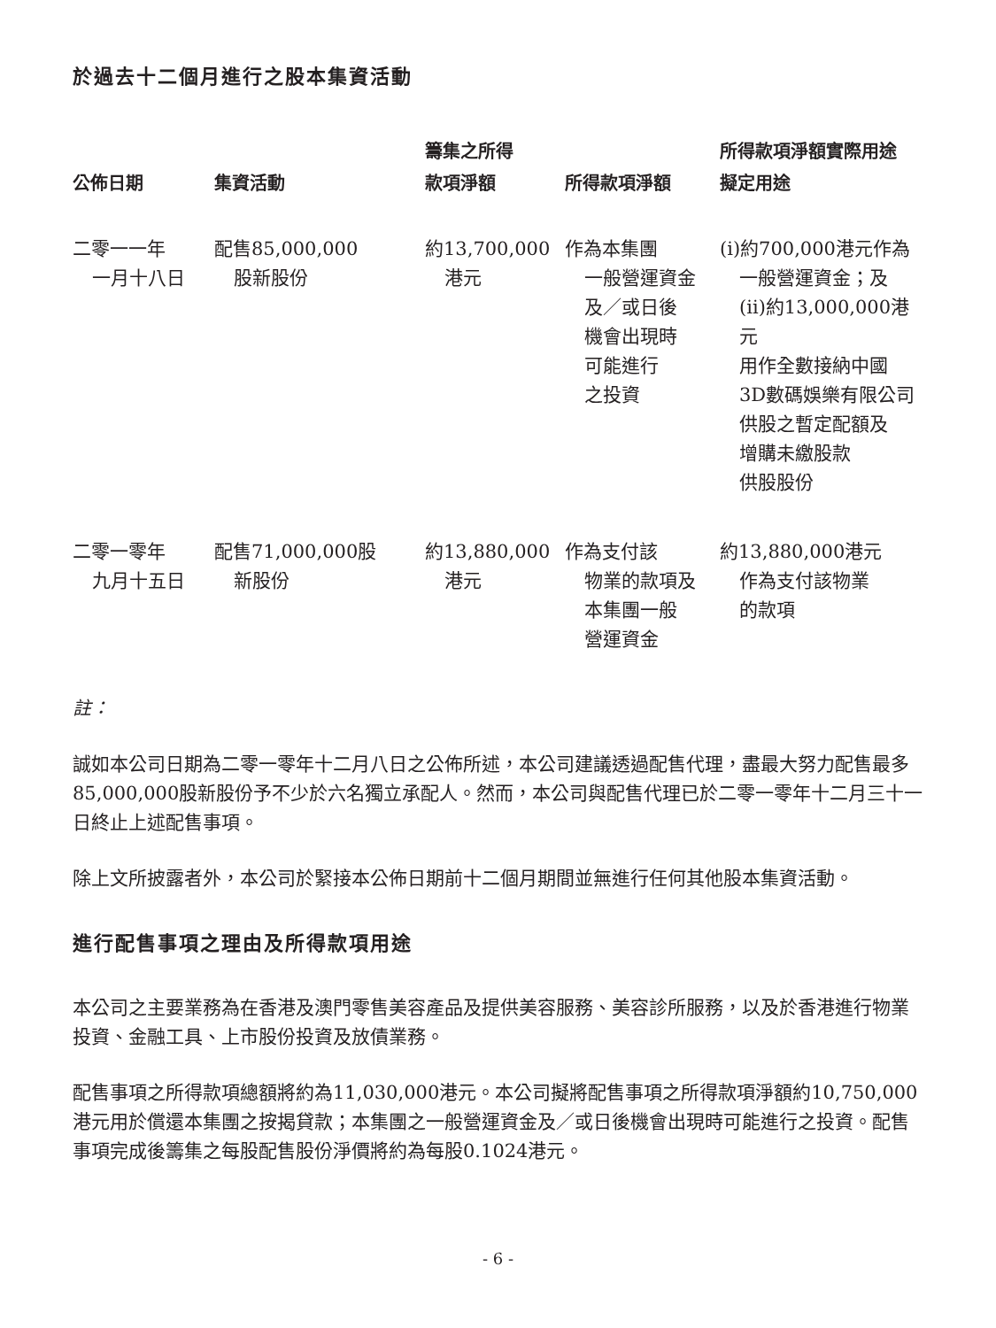於過去十二個月進行之股本集資活動
| 公佈日期 | 集資活動 | 籌集之所得 款項淨額 | 所得款項淨額 | 所得款項淨額實際用途 擬定用途 |
| --- | --- | --- | --- | --- |
| 二零一一年 一月十八日 | 配售85,000,000 股新股份 | 約13,700,000 港元 | 作為本集團 一般營運資金 及／或日後 機會出現時 可能進行 之投資 | (i)約700,000港元作為 一般營運資金；及 (ii)約13,000,000港元 用作全數接納中國 3D數碼娛樂有限公司 供股之暫定配額及 增購未繳股款 供股股份 |
| 二零一零年 九月十五日 | 配售71,000,000股 新股份 | 約13,880,000 港元 | 作為支付該 物業的款項及 本集團一般 營運資金 | 約13,880,000港元 作為支付該物業 的款項 |
註：
誠如本公司日期為二零一零年十二月八日之公佈所述，本公司建議透過配售代理，盡最大努力配售最多85,000,000股新股份予不少於六名獨立承配人。然而，本公司與配售代理已於二零一零年十二月三十一日終止上述配售事項。
除上文所披露者外，本公司於緊接本公佈日期前十二個月期間並無進行任何其他股本集資活動。
進行配售事項之理由及所得款項用途
本公司之主要業務為在香港及澳門零售美容產品及提供美容服務、美容診所服務，以及於香港進行物業投資、金融工具、上市股份投資及放債業務。
配售事項之所得款項總額將約為11,030,000港元。本公司擬將配售事項之所得款項淨額約10,750,000港元用於償還本集團之按揭貸款；本集團之一般營運資金及／或日後機會出現時可能進行之投資。配售事項完成後籌集之每股配售股份淨價將約為每股0.1024港元。
- 6 -